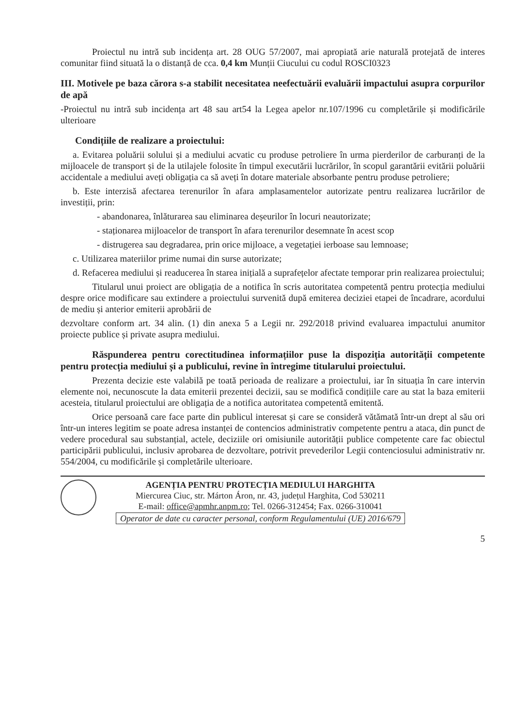Proiectul nu intră sub incidența art. 28 OUG 57/2007, mai apropiată arie naturală protejată de interes comunitar fiind situată la o distanță de cca. 0,4 km Munții Ciucului cu codul ROSCI0323
III. Motivele pe baza cărora s-a stabilit necesitatea neefectuării evaluării impactului asupra corpurilor de apă
-Proiectul nu intră sub incidența art 48 sau art54 la Legea apelor nr.107/1996 cu completările și modificările ulterioare
Condițiile de realizare a proiectului:
a. Evitarea poluării solului și a mediului acvatic cu produse petroliere în urma pierderilor de carburanți de la mijloacele de transport și de la utilajele folosite în timpul executării lucrărilor, în scopul garantării evitării poluării accidentale a mediului aveți obligația ca să aveți în dotare materiale absorbante pentru produse petroliere;
b. Este interzisă afectarea terenurilor în afara amplasamentelor autorizate pentru realizarea lucrărilor de investiții, prin:
- abandonarea, înlăturarea sau eliminarea deșeurilor în locuri neautorizate;
- staționarea mijloacelor de transport în afara terenurilor desemnate în acest scop
- distrugerea sau degradarea, prin orice mijloace, a vegetației ierboase sau lemnoase;
c. Utilizarea materiilor prime numai din surse autorizate;
d. Refacerea mediului și readucerea în starea inițială a suprafețelor afectate temporar prin realizarea proiectului;
Titularul unui proiect are obligația de a notifica în scris autoritatea competentă pentru protecția mediului despre orice modificare sau extindere a proiectului survenită după emiterea deciziei etapei de încadrare, acordului de mediu și anterior emiterii aprobării de
dezvoltare conform art. 34 alin. (1) din anexa 5 a Legii nr. 292/2018 privind evaluarea impactului anumitor proiecte publice și private asupra mediului.
Răspunderea pentru corectitudinea informațiilor puse la dispoziția autorității competente pentru protecția mediului și a publicului, revine în întregime titularului proiectului.
Prezenta decizie este valabilă pe toată perioada de realizare a proiectului, iar în situația în care intervin elemente noi, necunoscute la data emiterii prezentei decizii, sau se modifică condițiile care au stat la baza emiterii acesteia, titularul proiectului are obligația de a notifica autoritatea competentă emitentă.
Orice persoană care face parte din publicul interesat și care se consideră vătămată într-un drept al său ori într-un interes legitim se poate adresa instanței de contencios administrativ competente pentru a ataca, din punct de vedere procedural sau substanțial, actele, deciziile ori omisiunile autorității publice competente care fac obiectul participării publicului, inclusiv aprobarea de dezvoltare, potrivit prevederilor Legii contenciosului administrativ nr. 554/2004, cu modificările și completările ulterioare.
AGENȚIA PENTRU PROTECȚIA MEDIULUI HARGHITA
Miercurea Ciuc, str. Márton Áron, nr. 43, județul Harghita, Cod 530211
E-mail: office@apmhr.anpm.ro; Tel. 0266-312454; Fax. 0266-310041
Operator de date cu caracter personal, conform Regulamentului (UE) 2016/679
5